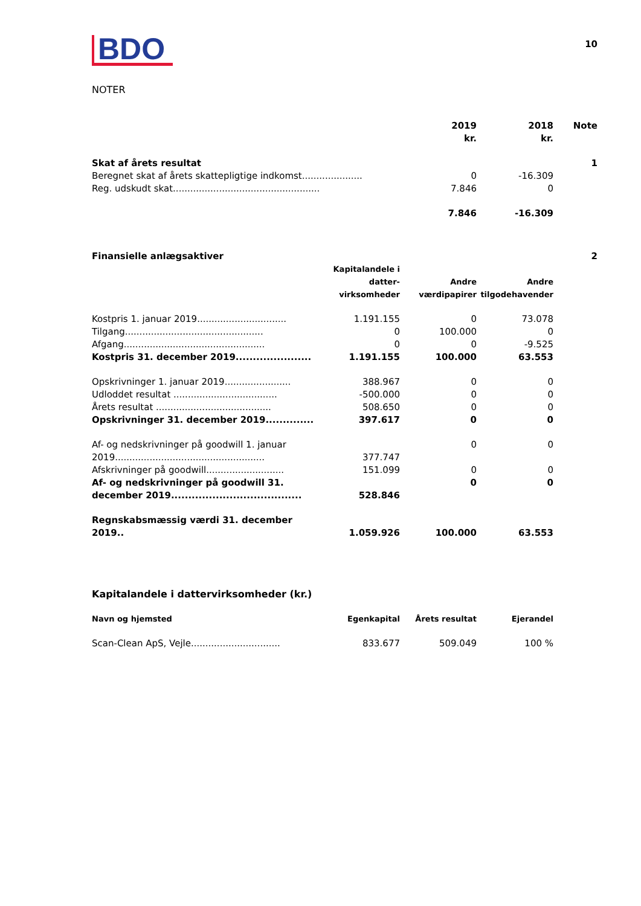BDO
10
NOTER
| | 2019 kr. | 2018 kr. | Note |
| Skat af årets resultat | | | 1 |
| Beregnet skat af årets skattepligtige indkomst..................... | 0 | -16.309 | |
| Reg. udskudt skat................................................... | 7.846 | 0 | |
| | 7.846 | -16.309 | |
| Finansielle anlægsaktiver | | | | 2 |
| | Kapitalandele i datter- virksomheder | Andre værdipapirer | Andre tilgodehavender | |
| Kostpris 1. januar 2019............................... | 1.191.155 | 0 | 73.078 | |
| Tilgang................................................ | 0 | 100.000 | 0 | |
| Afgang................................................. | 0 | 0 | -9.525 | |
| Kostpris 31. december 2019...................... | 1.191.155 | 100.000 | 63.553 | |
| Opskrivninger 1. januar 2019....................... | 388.967 | 0 | 0 | |
| Udloddet resultat .................................... | -500.000 | 0 | 0 | |
| Årets resultat ........................................ | 508.650 | 0 | 0 | |
| Opskrivninger 31. december 2019.............. | 397.617 | 0 | 0 | |
| Af- og nedskrivninger på goodwill 1. januar 2019.................................................... | 377.747 | 0 | 0 | |
| Afskrivninger på goodwill........................... | 151.099 | 0 | 0 | |
| Af- og nedskrivninger på goodwill 31. december 2019...................................... | 528.846 | 0 | 0 | |
| Regnskabsmæssig værdi 31. december 2019.. | 1.059.926 | 100.000 | 63.553 | |
| Kapitalandele i dattervirksomheder (kr.) | | | | |
| Navn og hjemsted | Egenkapital | Årets resultat | Ejerandel | |
| Scan-Clean ApS, Vejle............................... | 833.677 | 509.049 | 100 % | |